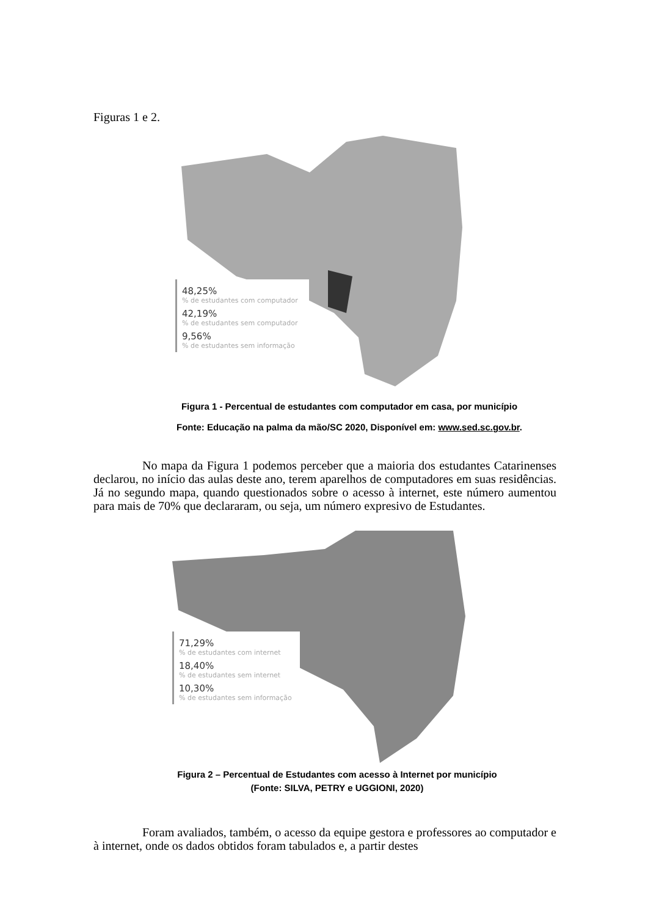Figuras 1 e 2.
48,25%
% de estudantes com computador
42,19%
% de estudantes sem computador
9,56%
% de estudantes sem informação
Figura 1 - Percentual de estudantes com computador em casa, por município
Fonte: Educação na palma da mão/SC 2020, Disponível em: www.sed.sc.gov.br.
No mapa da Figura 1 podemos perceber que a maioria dos estudantes Catarinenses declarou, no início das aulas deste ano, terem aparelhos de computadores em suas residências. Já no segundo mapa, quando questionados sobre o acesso à internet, este número aumentou para mais de 70% que declararam, ou seja, um número expresivo de Estudantes.
71,29%
% de estudantes com internet
18,40%
% de estudantes sem internet
10,30%
% de estudantes sem informação
Figura 2 – Percentual de Estudantes com acesso à Internet por município
(Fonte: SILVA, PETRY e UGGIONI, 2020)
Foram avaliados, também, o acesso da equipe gestora e professores ao computador e à internet, onde os dados obtidos foram tabulados e, a partir destes